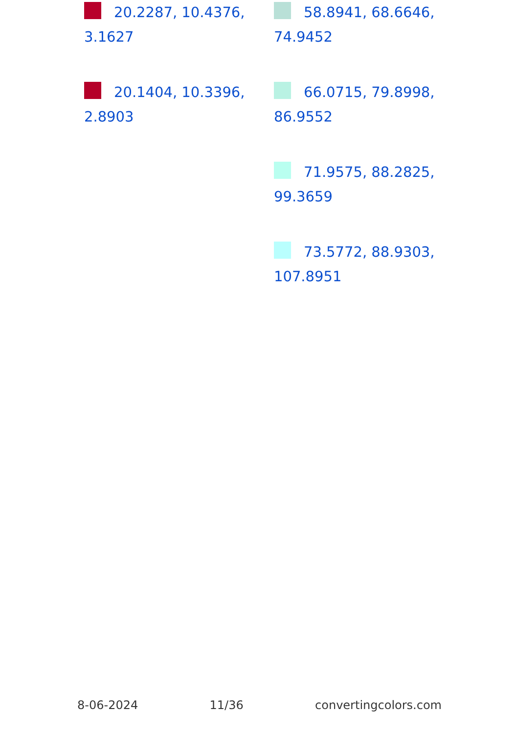20.2287, 10.4376, 3.1627
20.1404, 10.3396, 2.8903
58.8941, 68.6646, 74.9452
66.0715, 79.8998, 86.9552
71.9575, 88.2825, 99.3659
73.5772, 88.9303, 107.8951
8-06-2024 11/36 convertingcolors.com